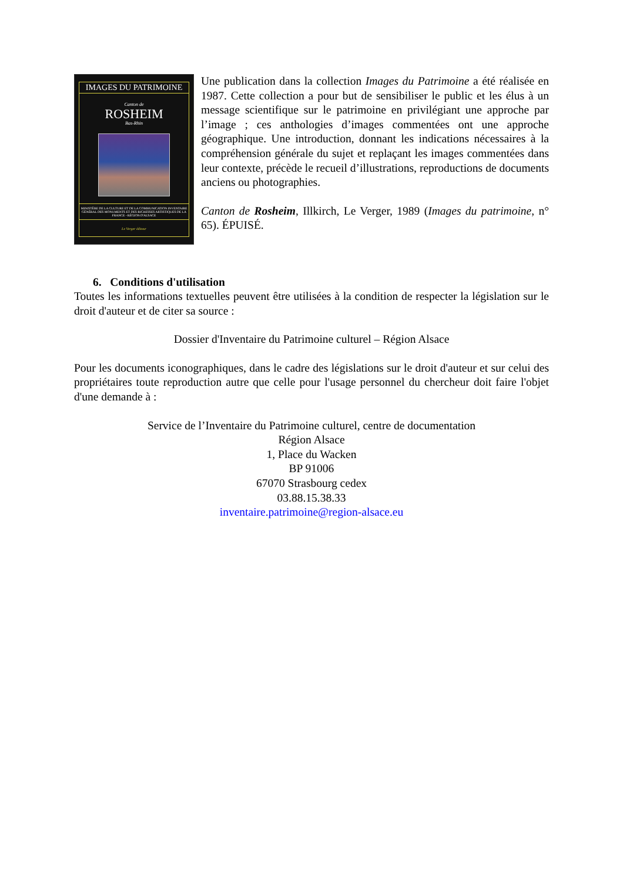IMAGES DU PATRIMOINE
Canton de
ROSHEIM
Bas-Rhin
MINISTÈRE DE LA CULTURE ET DE LA COMMUNICATION INVENTAIRE GÉNÉRAL DES MONUMENTS ET DES RICHESSES ARTISTIQUES DE LA FRANCE - RÉGION D'ALSACE
Le Verger éditeur
Une publication dans la collection Images du Patrimoine a été réalisée en 1987. Cette collection a pour but de sensibiliser le public et les élus à un message scientifique sur le patrimoine en privilégiant une approche par l’image ; ces anthologies d’images commentées ont une approche géographique. Une introduction, donnant les indications nécessaires à la compréhension générale du sujet et replaçant les images commentées dans leur contexte, précède le recueil d’illustrations, reproductions de documents anciens ou photographies.
Canton de Rosheim, Illkirch, Le Verger, 1989 (Images du patrimoine, n° 65). ÉPUISÉ.
6. Conditions d'utilisation
Toutes les informations textuelles peuvent être utilisées à la condition de respecter la législation sur le droit d'auteur et de citer sa source :
Dossier d'Inventaire du Patrimoine culturel – Région Alsace
Pour les documents iconographiques, dans le cadre des législations sur le droit d'auteur et sur celui des propriétaires toute reproduction autre que celle pour l'usage personnel du chercheur doit faire l'objet d'une demande à :
Service de l’Inventaire du Patrimoine culturel, centre de documentation
Région Alsace
1, Place du Wacken
BP 91006
67070 Strasbourg cedex
03.88.15.38.33
inventaire.patrimoine@region-alsace.eu